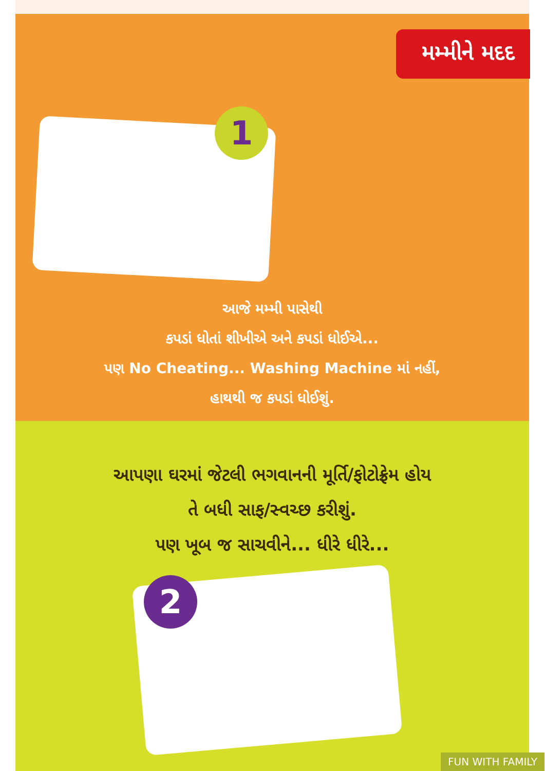મમ્મીને મદદ
1
આજે મમ્મી પાસેથી
કપડાં ધોતાં શીખીએ અને કપડાં ધોઈએ...
પણ No Cheating... Washing Machine માં નહીં,
હાથથી જ કપડાં ધોઈશું.
આપણા ઘરમાં જેટલી ભગવાનની મૂર્તિ/ફોટોફ્રેમ હોય
તે બધી સાફ/સ્વચ્છ કરીશું.
પણ ખૂબ જ સાચવીને... ધીરે ધીરે...
2
FUN WITH FAMILY